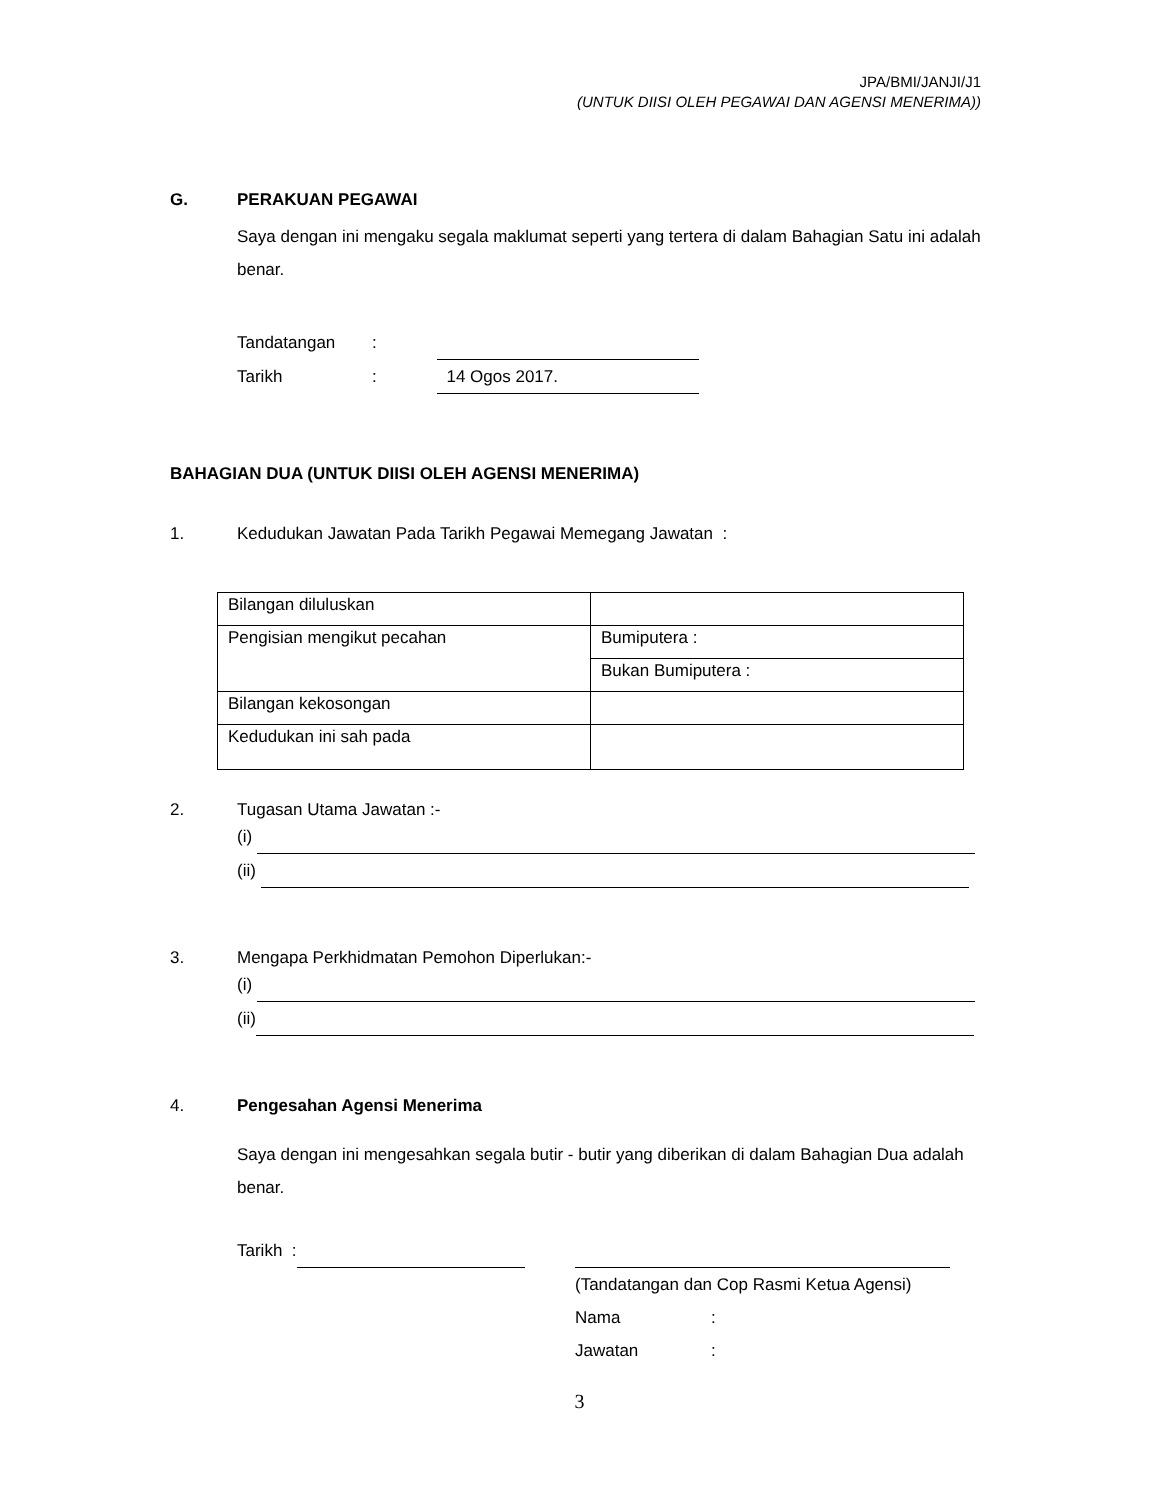JPA/BMI/JANJI/J1
(UNTUK DIISI OLEH PEGAWAI DAN AGENSI MENERIMA))
G. PERAKUAN PEGAWAI
Saya dengan ini mengaku segala maklumat seperti yang tertera di dalam Bahagian Satu ini adalah benar.
Tandatangan:
Tarikh: 14 Ogos 2017.
BAHAGIAN DUA (UNTUK DIISI OLEH AGENSI MENERIMA)
1. Kedudukan Jawatan Pada Tarikh Pegawai Memegang Jawatan :
| Bilangan diluluskan | |
| Pengisian mengikut pecahan | Bumiputera : |
| | Bukan Bumiputera : |
| Bilangan kekosongan | |
| Kedudukan ini sah pada | |
2. Tugasan Utama Jawatan :-
(i)
(ii)
3. Mengapa Perkhidmatan Pemohon Diperlukan:-
(i)
(ii)
4. Pengesahan Agensi Menerima
Saya dengan ini mengesahkan segala butir - butir yang diberikan di dalam Bahagian Dua adalah benar.
Tarikh :
(Tandatangan dan Cop Rasmi Ketua Agensi)
Nama:
Jawatan:
3